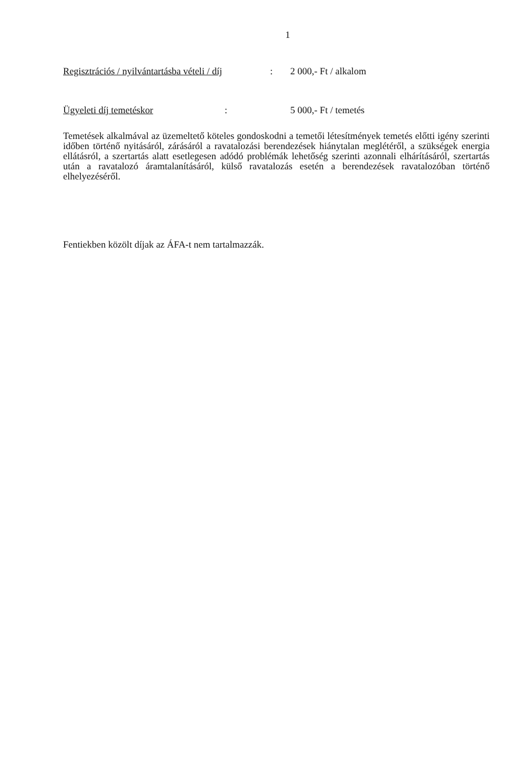1
Regisztrációs / nyilvántartásba vételi / díj: 2 000,- Ft / alkalom
Ügyeleti díj temetéskor: 5 000,- Ft / temetés
Temetések alkalmával az üzemeltető köteles gondoskodni a temetői létesítmények temetés előtti igény szerinti időben történő nyitásáról, zárásáról a ravatalozási berendezések hiánytalan meglétéről, a szükségek energia ellátásról, a szertartás alatt esetlegesen adódó problémák lehetőség szerinti azonnali elhárításáról, szertartás után a ravatalozó áramtalanításáról, külső ravatalozás esetén a berendezések ravatalozóban történő elhelyezéséről.
Fentiekben közölt díjak az ÁFA-t nem tartalmazzák.